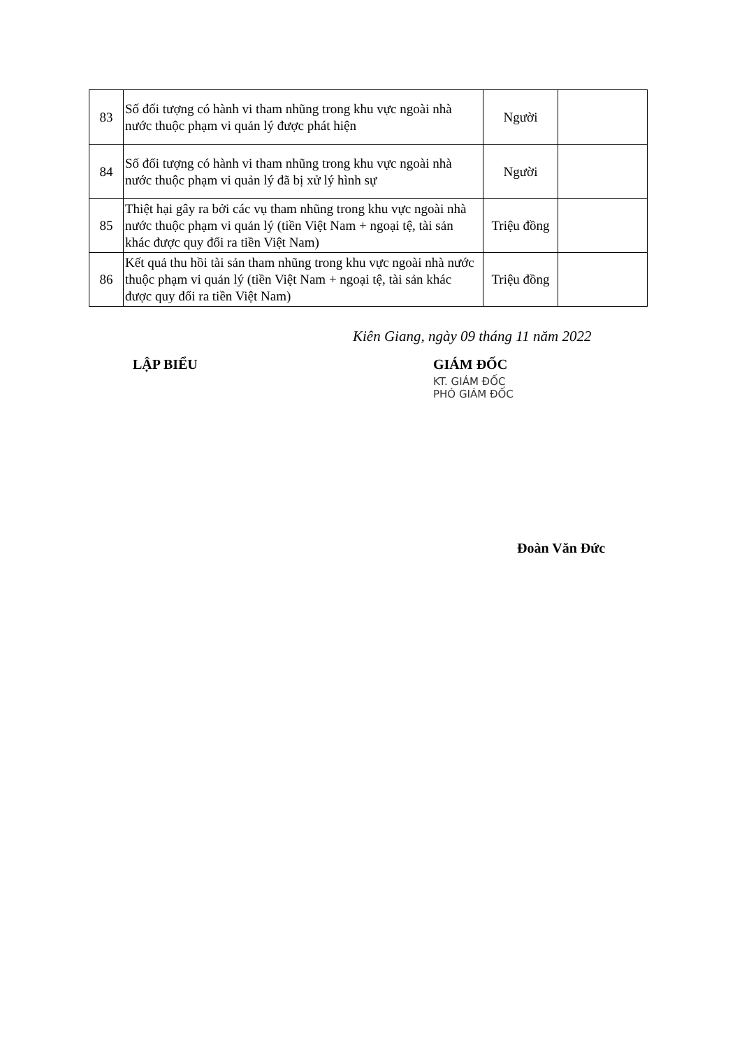| 83 | Số đối tượng có hành vi tham nhũng trong khu vực ngoài nhà nước thuộc phạm vi quản lý được phát hiện | Người | |
| 84 | Số đối tượng có hành vi tham nhũng trong khu vực ngoài nhà nước thuộc phạm vi quản lý đã bị xử lý hình sự | Người | |
| 85 | Thiệt hại gây ra bởi các vụ tham nhũng trong khu vực ngoài nhà nước thuộc phạm vi quản lý (tiền Việt Nam + ngoại tệ, tài sản khác được quy đổi ra tiền Việt Nam) | Triệu đồng | |
| 86 | Kết quả thu hồi tài sản tham nhũng trong khu vực ngoài nhà nước thuộc phạm vi quản lý (tiền Việt Nam + ngoại tệ, tài sản khác được quy đổi ra tiền Việt Nam) | Triệu đồng | |
Kiên Giang, ngày 09 tháng 11 năm 2022
LẬP BIỂU GIÁM ĐỐC
KT. GIÁM ĐỐC
PHÓ GIÁM ĐỐC
Đoàn Văn Đức